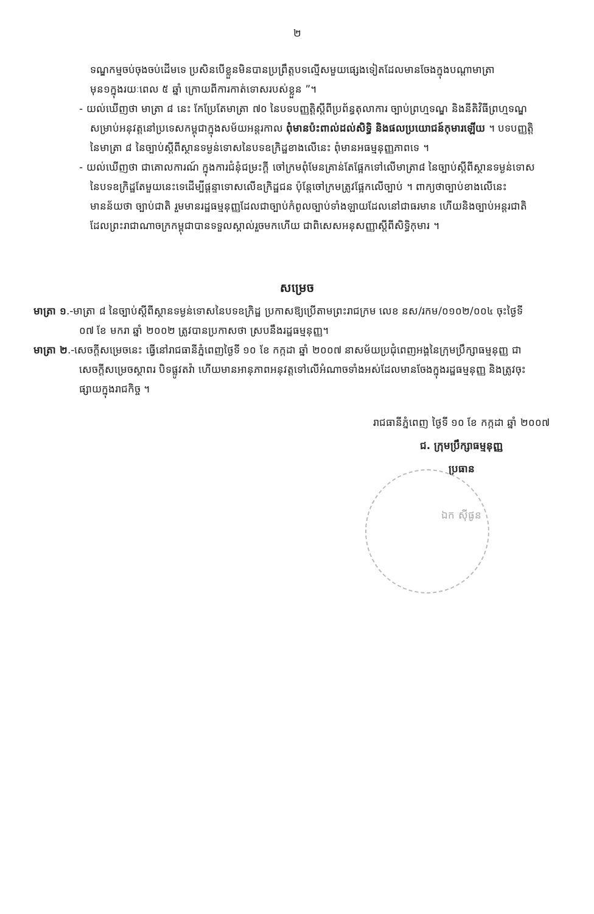២
ទណ្ឌកម្មចប់ចុងចប់ដើមទេ ប្រសិនបើខ្លួនមិនបានប្រព្រឹត្តបទល្មើសមួយផ្សេងទៀតដែលមានចែងក្នុងបណ្ដាមាត្រាមុន១ក្នុងរយៈពេល ៥ ឆ្នាំ ក្រោយពីការកាត់ទោសរបស់ខ្លួន ”។
- យល់ឃើញថា មាត្រា ៨ នេះ កែប្រែតែមាត្រា ៧០ នៃបទបញ្ញត្តិស្ដីពីប្រព័ន្ធតុលាការ ច្បាប់ព្រហ្មទណ្ឌ និងនីតិវិធីព្រហ្មទណ្ឌ សម្រាប់អនុវត្តនៅប្រទេសកម្ពុជាក្នុងសម័យអន្តរកាល ពុំមានប៉ះពាល់ដល់សិទ្ធិ និងផលប្រយោជន៍កុមារឡើយ ។ បទបញ្ញត្តិនៃមាត្រា ៨ នៃច្បាប់ស្ដីពីស្ថានទម្ងន់ទោសនៃបទឧក្រិដ្ឋខាងលើនេះ ពុំមានអធម្មនុញ្ញភាពទេ ។
- យល់ឃើញថា ជាគោលការណ៍ ក្នុងការជំនុំជម្រះក្ដី ចៅក្រមពុំមែនគ្រាន់តែផ្អែកទៅលើមាត្រា៨ នៃច្បាប់ស្ដីពីស្ថានទម្ងន់ទោសនៃបទឧក្រិដ្ឋតែមួយនេះទេដើម្បីផ្ដន្ទាទោសលើឧក្រិដ្ឋជន ប៉ុន្តែចៅក្រមត្រូវផ្អែកលើច្បាប់ ។ ពាក្យថាច្បាប់ខាងលើនេះ មានន័យថា ច្បាប់ជាតិ រួមមានរដ្ឋធម្មនុញ្ញដែលជាច្បាប់កំពូលច្បាប់ទាំងឡាយដែលនៅជាធរមាន ហើយនិងច្បាប់អន្តរជាតិដែលព្រះរាជាណាចក្រកម្ពុជាបានទទួលស្គាល់រួចមកហើយ ជាពិសេសអនុសញ្ញាស្ដីពីសិទ្ធិកុមារ ។
សម្រេច
មាត្រា ១.-មាត្រា ៨ នៃច្បាប់ស្ដីពីស្ថានទម្ងន់ទោសនៃបទឧក្រិដ្ឋ ប្រកាសឱ្យប្រើតាមព្រះរាជក្រម លេខ នស/រកម/០១០២/០០៤ ចុះថ្ងៃទី ០៧ ខែ មករា ឆ្នាំ ២០០២ ត្រូវបានប្រកាសថា ស្របនឹងរដ្ឋធម្មនុញ្ញ។
មាត្រា ២.-សេចក្ដីសម្រេចនេះ ធ្វើនៅរាជធានីភ្នំពេញថ្ងៃទី ១០ ខែ កក្កដា ឆ្នាំ ២០០៧ នាសម័យប្រជុំពេញអង្គនៃក្រុមប្រឹក្សាធម្មនុញ្ញ ជាសេចក្ដីសម្រេចស្ថាពរ បិទផ្លូវតវ៉ា ហើយមានអានុភាពអនុវត្តទៅលើអំណាចទាំងអស់ដែលមានចែងក្នុងរដ្ឋធម្មនុញ្ញ និងត្រូវចុះផ្សាយក្នុងរាជកិច្ច ។
រាជធានីភ្នំពេញ ថ្ងៃទី ១០ ខែ កក្កដា ឆ្នាំ ២០០៧
ជ. ក្រុមប្រឹក្សាធម្មនុញ្ញ
ប្រធាន
ឯក ស៊ីផូន